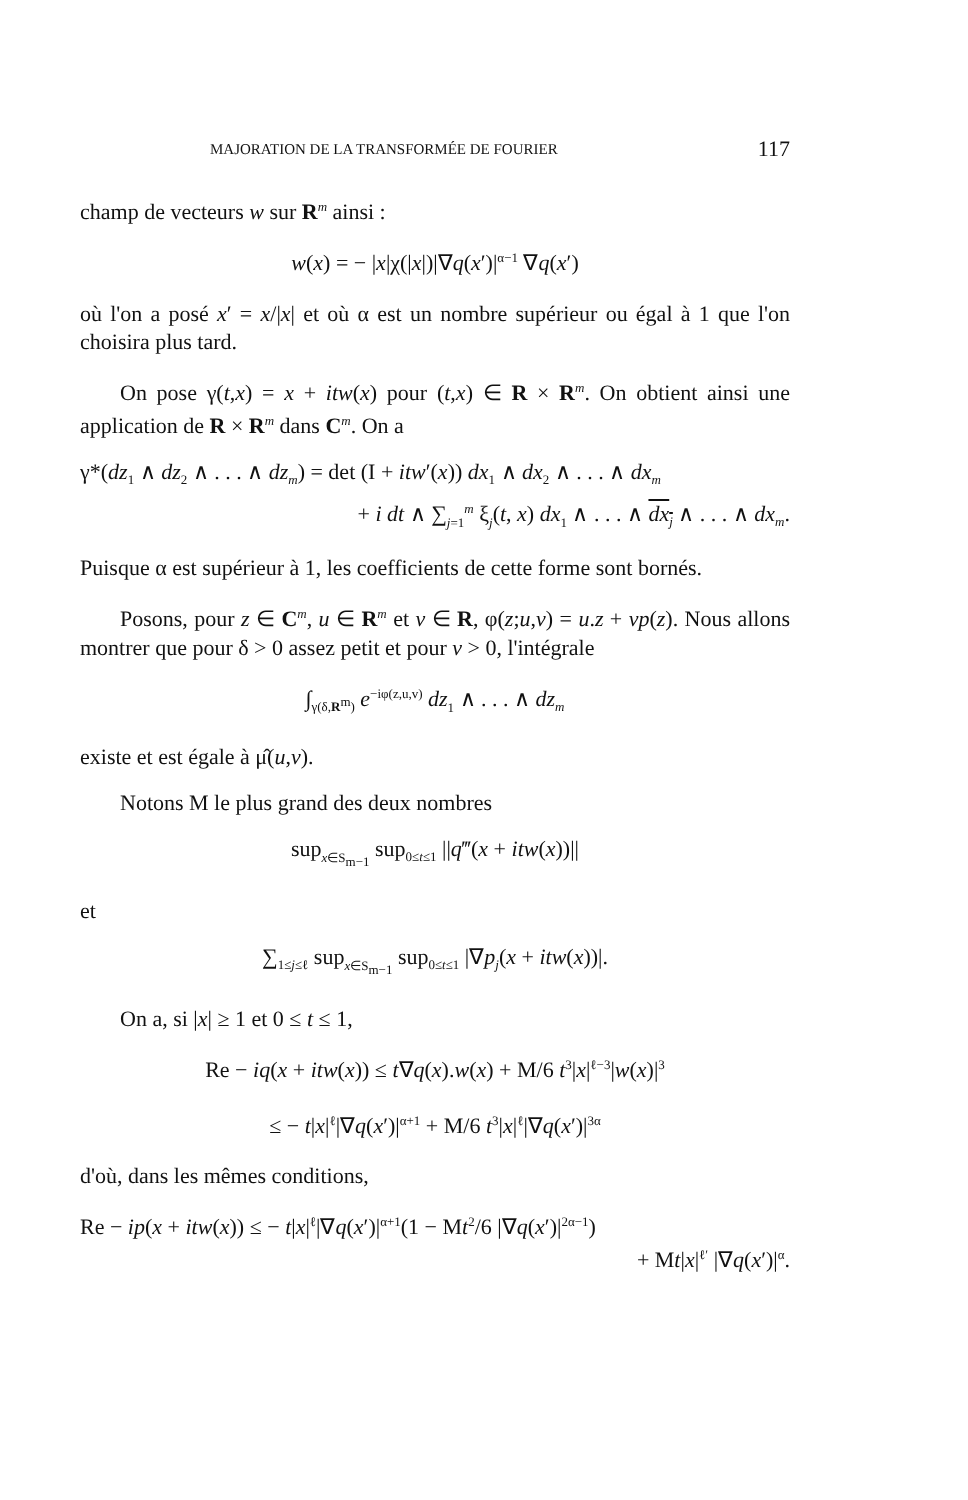MAJORATION DE LA TRANSFORMÉE DE FOURIER 117
champ de vecteurs w sur R<sup>m</sup> ainsi :
w(x) = − |x|χ(|x|)|∇q(x′)|<sup>α−1</sup> ∇q(x′)
où l'on a posé x′ = x/|x| et où α est un nombre supérieur ou égal à 1 que l'on choisira plus tard.
On pose γ(t,x) = x + itw(x) pour (t,x) ∈ R × R<sup>m</sup>. On obtient ainsi une application de R × R<sup>m</sup> dans C<sup>m</sup>. On a
γ*(dz<sub>1</sub> ∧ dz<sub>2</sub> ∧ . . . ∧ dz<sub>m</sub>) = det (I + itw′(x)) dx<sub>1</sub> ∧ dx<sub>2</sub> ∧ . . . ∧ dx<sub>m</sub>
+ i dt ∧ ∑<sub>j=1</sub><sup>m</sup> ξ<sub>j</sub>(t, x) dx<sub>1</sub> ∧ . . . ∧ dx<sub>j</sub> ∧ . . . ∧ dx<sub>m</sub>.
Puisque α est supérieur à 1, les coefficients de cette forme sont bornés.
Posons, pour z ∈ C<sup>m</sup>, u ∈ R<sup>m</sup> et v ∈ R, φ(z;u,v) = u.z + vp(z). Nous allons montrer que pour δ > 0 assez petit et pour v > 0, l'intégrale
∫<sub>γ(δ,R<sup>m</sup>)</sub> e<sup>−iφ(z,u,v)</sup> dz<sub>1</sub> ∧ . . . ∧ dz<sub>m</sub>
existe et est égale à μ̂(u,v).
Notons M le plus grand des deux nombres
sup<sub>x∈S<sub>m−1</sub></sub> sup<sub>0≤t≤1</sub> ||q‴(x + itw(x))||
et
∑<sub>1≤j≤ℓ</sub> sup<sub>x∈S<sub>m−1</sub></sub> sup<sub>0≤t≤1</sub> |∇p<sub>j</sub>(x + itw(x))|.
On a, si |x| ≥ 1 et 0 ≤ t ≤ 1,
Re − iq(x + itw(x)) ≤ t∇q(x).w(x) + M/6 t<sup>3</sup>|x|<sup>ℓ−3</sup>|w(x)|<sup>3</sup>
≤ − t|x|<sup>ℓ</sup>|∇q(x′)|<sup>α+1</sup> + M/6 t<sup>3</sup>|x|<sup>ℓ</sup>|∇q(x′)|<sup>3α</sup>
d'où, dans les mêmes conditions,
Re − ip(x + itw(x)) ≤ − t|x|<sup>ℓ</sup>|∇q(x′)|<sup>α+1</sup>(1 − Mt<sup>2</sup>/6 |∇q(x′)|<sup>2α−1</sup>)
+ Mt|x|<sup>ℓ′</sup> |∇q(x′)|<sup>α</sup>.